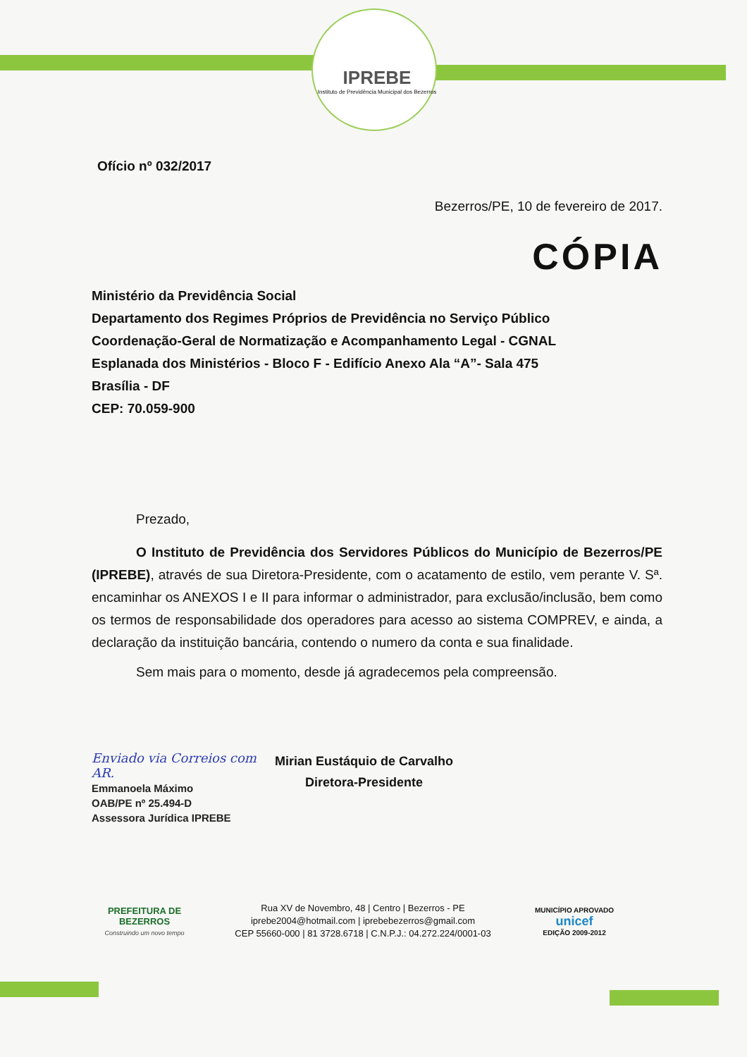IPREBE
Instituto de Previdência Municipal dos Bezerros
Ofício nº 032/2017
Bezerros/PE, 10 de fevereiro de 2017.
CÓPIA
Ministério da Previdência Social
Departamento dos Regimes Próprios de Previdência no Serviço Público
Coordenação-Geral de Normatização e Acompanhamento Legal - CGNAL
Esplanada dos Ministérios - Bloco F - Edifício Anexo Ala “A”- Sala 475
Brasília - DF
CEP: 70.059-900
Prezado,
O Instituto de Previdência dos Servidores Públicos do Município de Bezerros/PE (IPREBE), através de sua Diretora-Presidente, com o acatamento de estilo, vem perante V. Sª. encaminhar os ANEXOS I e II para informar o administrador, para exclusão/inclusão, bem como os termos de responsabilidade dos operadores para acesso ao sistema COMPREV, e ainda, a declaração da instituição bancária, contendo o numero da conta e sua finalidade.
Sem mais para o momento, desde já agradecemos pela compreensão.
Enviado via Correios com AR.
Emmanoela Máximo
OAB/PE nº 25.494-D
Assessora Jurídica IPREBE
Mirian Eustáquio de Carvalho
Diretora-Presidente
PREFEITURA DE
BEZERROS
Construindo um novo tempo
Rua XV de Novembro, 48 | Centro | Bezerros - PE
iprebe2004@hotmail.com | iprebebezerros@gmail.com
CEP 55660-000 | 81 3728.6718 | C.N.P.J.: 04.272.224/0001-03
MUNICÍPIO APROVADO
unicef
EDIÇÃO 2009-2012